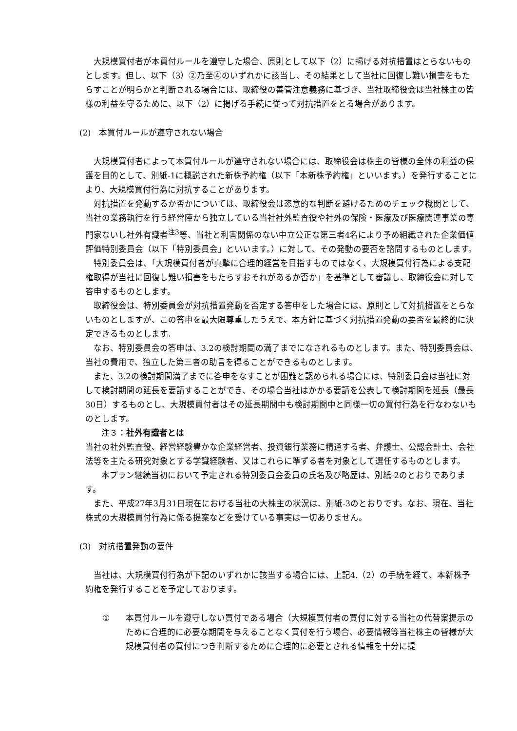大規模買付者が本買付ルールを遵守した場合、原則として以下（2）に掲げる対抗措置はとらないものとします。但し、以下（3）②乃至④のいずれかに該当し、その結果として当社に回復し難い損害をもたらすことが明らかと判断される場合には、取締役の善管注意義務に基づき、当社取締役会は当社株主の皆様の利益を守るために、以下（2）に掲げる手続に従って対抗措置をとる場合があります。
(2)　本買付ルールが遵守されない場合
大規模買付者によって本買付ルールが遵守されない場合には、取締役会は株主の皆様の全体の利益の保護を目的として、別紙-1に概説された新株予約権（以下「本新株予約権」といいます。）を発行することにより、大規模買付行為に対抗することがあります。
対抗措置を発動するか否かについては、取締役会は恣意的な判断を避けるためのチェック機関として、当社の業務執行を行う経営陣から独立している当社社外監査役や社外の保険・医療及び医療関連事業の専門家ないし社外有識者<sup>注3</sup>等、当社と利害関係のない中立公正な第三者4名により予め組織された企業価値評価特別委員会（以下「特別委員会」といいます。）に対して、その発動の要否を諮問するものとします。
特別委員会は、「大規模買付者が真摯に合理的経営を目指すものではなく、大規模買付行為による支配権取得が当社に回復し難い損害をもたらすおそれがあるか否か」を基準として審議し、取締役会に対して答申するものとします。
取締役会は、特別委員会が対抗措置発動を否定する答申をした場合には、原則として対抗措置をとらないものとしますが、この答申を最大限尊重したうえで、本方針に基づく対抗措置発動の要否を最終的に決定できるものとします。
なお、特別委員会の答申は、3.2の検討期間の満了までになされるものとします。また、特別委員会は、当社の費用で、独立した第三者の助言を得ることができるものとします。
また、3.2の検討期間満了までに答申をなすことが困難と認められる場合には、特別委員会は当社に対して検討期間の延長を要請することができ、その場合当社はかかる要請を公表して検討期間を延長（最長30日）するものとし、大規模買付者はその延長期間中も検討期間中と同様一切の買付行為を行なわないものとします。
注３：社外有識者とは
当社の社外監査役、経営経験豊かな企業経営者、投資銀行業務に精通する者、弁護士、公認会計士、会社法等を主たる研究対象とする学識経験者、又はこれらに準ずる者を対象として選任するものとします。
本プラン継続当初において予定される特別委員会委員の氏名及び略歴は、別紙-2のとおりであります。
また、平成27年3月31日現在における当社の大株主の状況は、別紙-3のとおりです。なお、現在、当社株式の大規模買付行為に係る提案などを受けている事実は一切ありません。
(3)　対抗措置発動の要件
当社は、大規模買付行為が下記のいずれかに該当する場合には、上記4.（2）の手続を経て、本新株予約権を発行することを予定しております。
① 本買付ルールを遵守しない買付である場合（大規模買付者の買付に対する当社の代替案提示のために合理的に必要な期間を与えることなく買付を行う場合、必要情報等当社株主の皆様が大規模買付者の買付につき判断するために合理的に必要とされる情報を十分に提